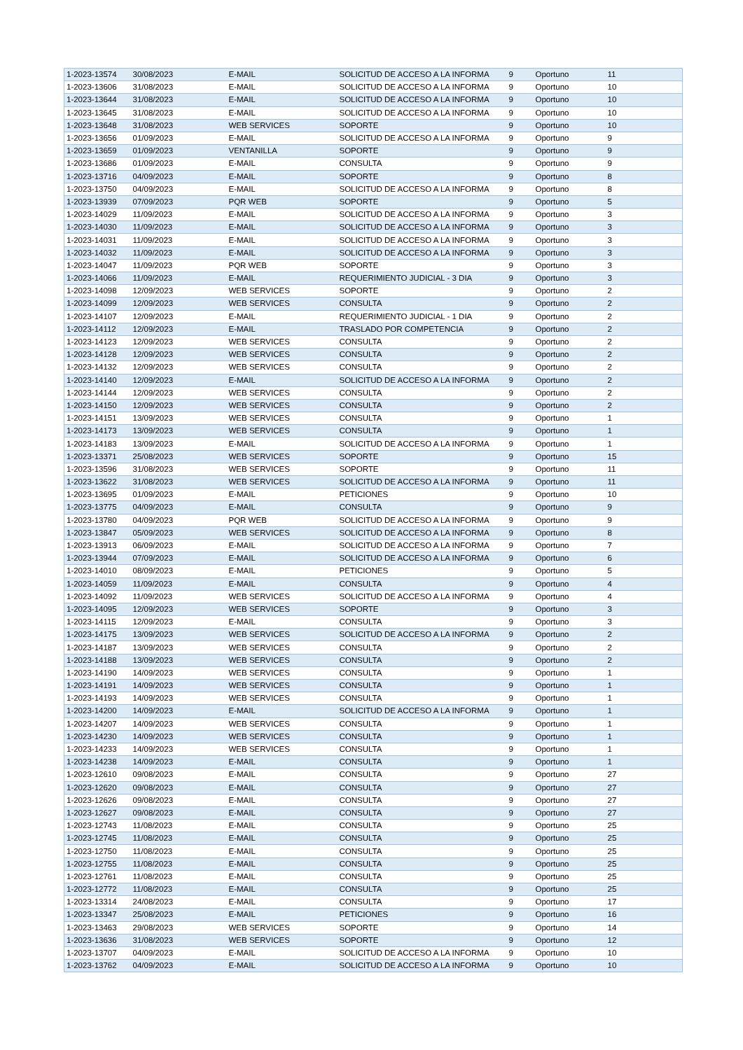| 1-2023-13574 | 30/08/2023 | E-MAIL | SOLICITUD DE ACCESO A LA INFORMA | 9 | Oportuno | 11 |
| 1-2023-13606 | 31/08/2023 | E-MAIL | SOLICITUD DE ACCESO A LA INFORMA | 9 | Oportuno | 10 |
| 1-2023-13644 | 31/08/2023 | E-MAIL | SOLICITUD DE ACCESO A LA INFORMA | 9 | Oportuno | 10 |
| 1-2023-13645 | 31/08/2023 | E-MAIL | SOLICITUD DE ACCESO A LA INFORMA | 9 | Oportuno | 10 |
| 1-2023-13648 | 31/08/2023 | WEB SERVICES | SOPORTE | 9 | Oportuno | 10 |
| 1-2023-13656 | 01/09/2023 | E-MAIL | SOLICITUD DE ACCESO A LA INFORMA | 9 | Oportuno | 9 |
| 1-2023-13659 | 01/09/2023 | VENTANILLA | SOPORTE | 9 | Oportuno | 9 |
| 1-2023-13686 | 01/09/2023 | E-MAIL | CONSULTA | 9 | Oportuno | 9 |
| 1-2023-13716 | 04/09/2023 | E-MAIL | SOPORTE | 9 | Oportuno | 8 |
| 1-2023-13750 | 04/09/2023 | E-MAIL | SOLICITUD DE ACCESO A LA INFORMA | 9 | Oportuno | 8 |
| 1-2023-13939 | 07/09/2023 | PQR WEB | SOPORTE | 9 | Oportuno | 5 |
| 1-2023-14029 | 11/09/2023 | E-MAIL | SOLICITUD DE ACCESO A LA INFORMA | 9 | Oportuno | 3 |
| 1-2023-14030 | 11/09/2023 | E-MAIL | SOLICITUD DE ACCESO A LA INFORMA | 9 | Oportuno | 3 |
| 1-2023-14031 | 11/09/2023 | E-MAIL | SOLICITUD DE ACCESO A LA INFORMA | 9 | Oportuno | 3 |
| 1-2023-14032 | 11/09/2023 | E-MAIL | SOLICITUD DE ACCESO A LA INFORMA | 9 | Oportuno | 3 |
| 1-2023-14047 | 11/09/2023 | PQR WEB | SOPORTE | 9 | Oportuno | 3 |
| 1-2023-14066 | 11/09/2023 | E-MAIL | REQUERIMIENTO JUDICIAL - 3 DIA | 9 | Oportuno | 3 |
| 1-2023-14098 | 12/09/2023 | WEB SERVICES | SOPORTE | 9 | Oportuno | 2 |
| 1-2023-14099 | 12/09/2023 | WEB SERVICES | CONSULTA | 9 | Oportuno | 2 |
| 1-2023-14107 | 12/09/2023 | E-MAIL | REQUERIMIENTO JUDICIAL - 1 DIA | 9 | Oportuno | 2 |
| 1-2023-14112 | 12/09/2023 | E-MAIL | TRASLADO POR COMPETENCIA | 9 | Oportuno | 2 |
| 1-2023-14123 | 12/09/2023 | WEB SERVICES | CONSULTA | 9 | Oportuno | 2 |
| 1-2023-14128 | 12/09/2023 | WEB SERVICES | CONSULTA | 9 | Oportuno | 2 |
| 1-2023-14132 | 12/09/2023 | WEB SERVICES | CONSULTA | 9 | Oportuno | 2 |
| 1-2023-14140 | 12/09/2023 | E-MAIL | SOLICITUD DE ACCESO A LA INFORMA | 9 | Oportuno | 2 |
| 1-2023-14144 | 12/09/2023 | WEB SERVICES | CONSULTA | 9 | Oportuno | 2 |
| 1-2023-14150 | 12/09/2023 | WEB SERVICES | CONSULTA | 9 | Oportuno | 2 |
| 1-2023-14151 | 13/09/2023 | WEB SERVICES | CONSULTA | 9 | Oportuno | 1 |
| 1-2023-14173 | 13/09/2023 | WEB SERVICES | CONSULTA | 9 | Oportuno | 1 |
| 1-2023-14183 | 13/09/2023 | E-MAIL | SOLICITUD DE ACCESO A LA INFORMA | 9 | Oportuno | 1 |
| 1-2023-13371 | 25/08/2023 | WEB SERVICES | SOPORTE | 9 | Oportuno | 15 |
| 1-2023-13596 | 31/08/2023 | WEB SERVICES | SOPORTE | 9 | Oportuno | 11 |
| 1-2023-13622 | 31/08/2023 | WEB SERVICES | SOLICITUD DE ACCESO A LA INFORMA | 9 | Oportuno | 11 |
| 1-2023-13695 | 01/09/2023 | E-MAIL | PETICIONES | 9 | Oportuno | 10 |
| 1-2023-13775 | 04/09/2023 | E-MAIL | CONSULTA | 9 | Oportuno | 9 |
| 1-2023-13780 | 04/09/2023 | PQR WEB | SOLICITUD DE ACCESO A LA INFORMA | 9 | Oportuno | 9 |
| 1-2023-13847 | 05/09/2023 | WEB SERVICES | SOLICITUD DE ACCESO A LA INFORMA | 9 | Oportuno | 8 |
| 1-2023-13913 | 06/09/2023 | E-MAIL | SOLICITUD DE ACCESO A LA INFORMA | 9 | Oportuno | 7 |
| 1-2023-13944 | 07/09/2023 | E-MAIL | SOLICITUD DE ACCESO A LA INFORMA | 9 | Oportuno | 6 |
| 1-2023-14010 | 08/09/2023 | E-MAIL | PETICIONES | 9 | Oportuno | 5 |
| 1-2023-14059 | 11/09/2023 | E-MAIL | CONSULTA | 9 | Oportuno | 4 |
| 1-2023-14092 | 11/09/2023 | WEB SERVICES | SOLICITUD DE ACCESO A LA INFORMA | 9 | Oportuno | 4 |
| 1-2023-14095 | 12/09/2023 | WEB SERVICES | SOPORTE | 9 | Oportuno | 3 |
| 1-2023-14115 | 12/09/2023 | E-MAIL | CONSULTA | 9 | Oportuno | 3 |
| 1-2023-14175 | 13/09/2023 | WEB SERVICES | SOLICITUD DE ACCESO A LA INFORMA | 9 | Oportuno | 2 |
| 1-2023-14187 | 13/09/2023 | WEB SERVICES | CONSULTA | 9 | Oportuno | 2 |
| 1-2023-14188 | 13/09/2023 | WEB SERVICES | CONSULTA | 9 | Oportuno | 2 |
| 1-2023-14190 | 14/09/2023 | WEB SERVICES | CONSULTA | 9 | Oportuno | 1 |
| 1-2023-14191 | 14/09/2023 | WEB SERVICES | CONSULTA | 9 | Oportuno | 1 |
| 1-2023-14193 | 14/09/2023 | WEB SERVICES | CONSULTA | 9 | Oportuno | 1 |
| 1-2023-14200 | 14/09/2023 | E-MAIL | SOLICITUD DE ACCESO A LA INFORMA | 9 | Oportuno | 1 |
| 1-2023-14207 | 14/09/2023 | WEB SERVICES | CONSULTA | 9 | Oportuno | 1 |
| 1-2023-14230 | 14/09/2023 | WEB SERVICES | CONSULTA | 9 | Oportuno | 1 |
| 1-2023-14233 | 14/09/2023 | WEB SERVICES | CONSULTA | 9 | Oportuno | 1 |
| 1-2023-14238 | 14/09/2023 | E-MAIL | CONSULTA | 9 | Oportuno | 1 |
| 1-2023-12610 | 09/08/2023 | E-MAIL | CONSULTA | 9 | Oportuno | 27 |
| 1-2023-12620 | 09/08/2023 | E-MAIL | CONSULTA | 9 | Oportuno | 27 |
| 1-2023-12626 | 09/08/2023 | E-MAIL | CONSULTA | 9 | Oportuno | 27 |
| 1-2023-12627 | 09/08/2023 | E-MAIL | CONSULTA | 9 | Oportuno | 27 |
| 1-2023-12743 | 11/08/2023 | E-MAIL | CONSULTA | 9 | Oportuno | 25 |
| 1-2023-12745 | 11/08/2023 | E-MAIL | CONSULTA | 9 | Oportuno | 25 |
| 1-2023-12750 | 11/08/2023 | E-MAIL | CONSULTA | 9 | Oportuno | 25 |
| 1-2023-12755 | 11/08/2023 | E-MAIL | CONSULTA | 9 | Oportuno | 25 |
| 1-2023-12761 | 11/08/2023 | E-MAIL | CONSULTA | 9 | Oportuno | 25 |
| 1-2023-12772 | 11/08/2023 | E-MAIL | CONSULTA | 9 | Oportuno | 25 |
| 1-2023-13314 | 24/08/2023 | E-MAIL | CONSULTA | 9 | Oportuno | 17 |
| 1-2023-13347 | 25/08/2023 | E-MAIL | PETICIONES | 9 | Oportuno | 16 |
| 1-2023-13463 | 29/08/2023 | WEB SERVICES | SOPORTE | 9 | Oportuno | 14 |
| 1-2023-13636 | 31/08/2023 | WEB SERVICES | SOPORTE | 9 | Oportuno | 12 |
| 1-2023-13707 | 04/09/2023 | E-MAIL | SOLICITUD DE ACCESO A LA INFORMA | 9 | Oportuno | 10 |
| 1-2023-13762 | 04/09/2023 | E-MAIL | SOLICITUD DE ACCESO A LA INFORMA | 9 | Oportuno | 10 |